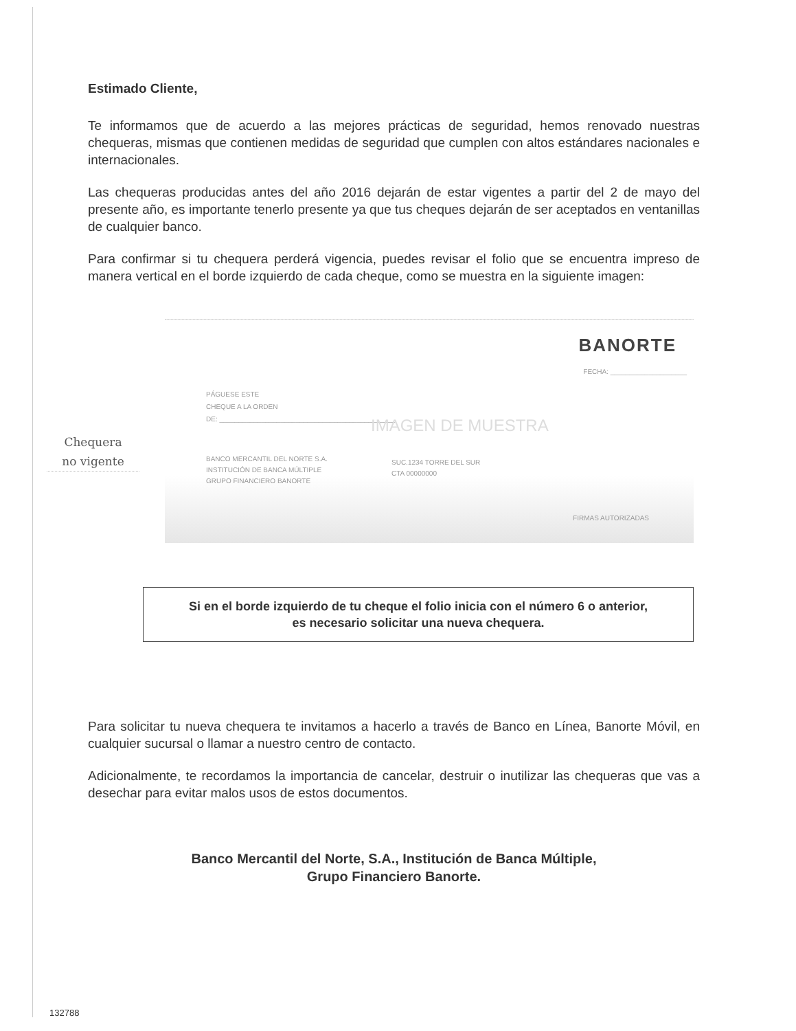Estimado Cliente,
Te informamos que de acuerdo a las mejores prácticas de seguridad, hemos renovado nuestras chequeras, mismas que contienen medidas de seguridad que cumplen con altos estándares nacionales e internacionales.
Las chequeras producidas antes del año 2016 dejarán de estar vigentes a partir del 2 de mayo del presente año, es importante tenerlo presente ya que tus cheques dejarán de ser aceptados en ventanillas de cualquier banco.
Para confirmar si tu chequera perderá vigencia, puedes revisar el folio que se encuentra impreso de manera vertical en el borde izquierdo de cada cheque, como se muestra en la siguiente imagen:
BANORTE
FECHA: ____________________
PÁGUESE ESTE
CHEQUE A LA ORDEN
DE: ______________________________________________
BANCO MERCANTIL DEL NORTE S.A.
INSTITUCIÓN DE BANCA MÚLTIPLE
GRUPO FINANCIERO BANORTE
SUC.1234 TORRE DEL SUR
CTA 00000000
IMAGEN DE MUESTRA
FIRMAS AUTORIZADAS
Chequera
no vigente
Si en el borde izquierdo de tu cheque el folio inicia con el número 6 o anterior,
es necesario solicitar una nueva chequera.
Para solicitar tu nueva chequera te invitamos a hacerlo a través de Banco en Línea, Banorte Móvil, en cualquier sucursal o llamar a nuestro centro de contacto.
Adicionalmente, te recordamos la importancia de cancelar, destruir o inutilizar las chequeras que vas a desechar para evitar malos usos de estos documentos.
Banco Mercantil del Norte, S.A., Institución de Banca Múltiple,
Grupo Financiero Banorte.
132788